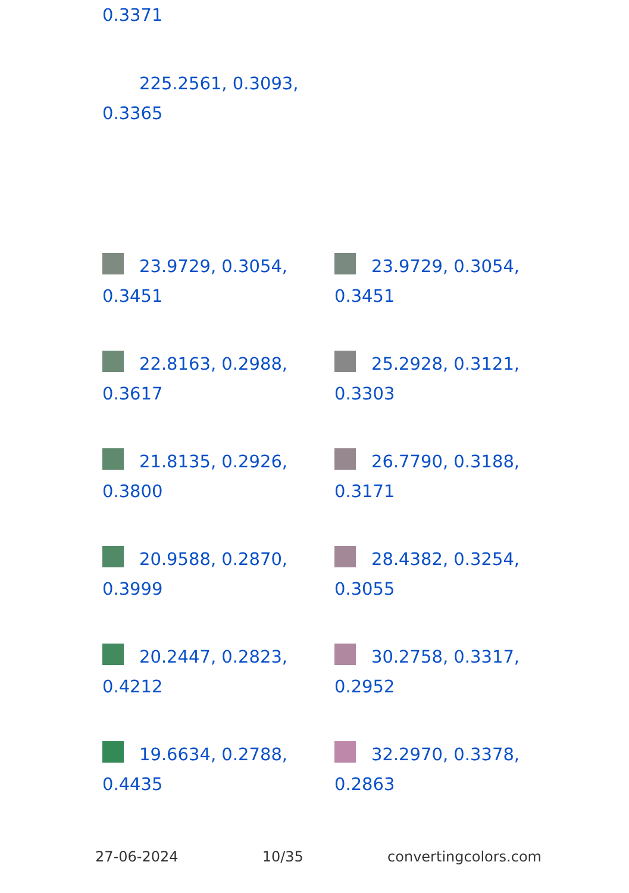0.3371
225.2561, 0.3093, 0.3365
23.9729, 0.3054, 0.3451
23.9729, 0.3054, 0.3451
22.8163, 0.2988, 0.3617
25.2928, 0.3121, 0.3303
21.8135, 0.2926, 0.3800
26.7790, 0.3188, 0.3171
20.9588, 0.2870, 0.3999
28.4382, 0.3254, 0.3055
20.2447, 0.2823, 0.4212
30.2758, 0.3317, 0.2952
19.6634, 0.2788, 0.4435
32.2970, 0.3378, 0.2863
27-06-2024 10/35 convertingcolors.com